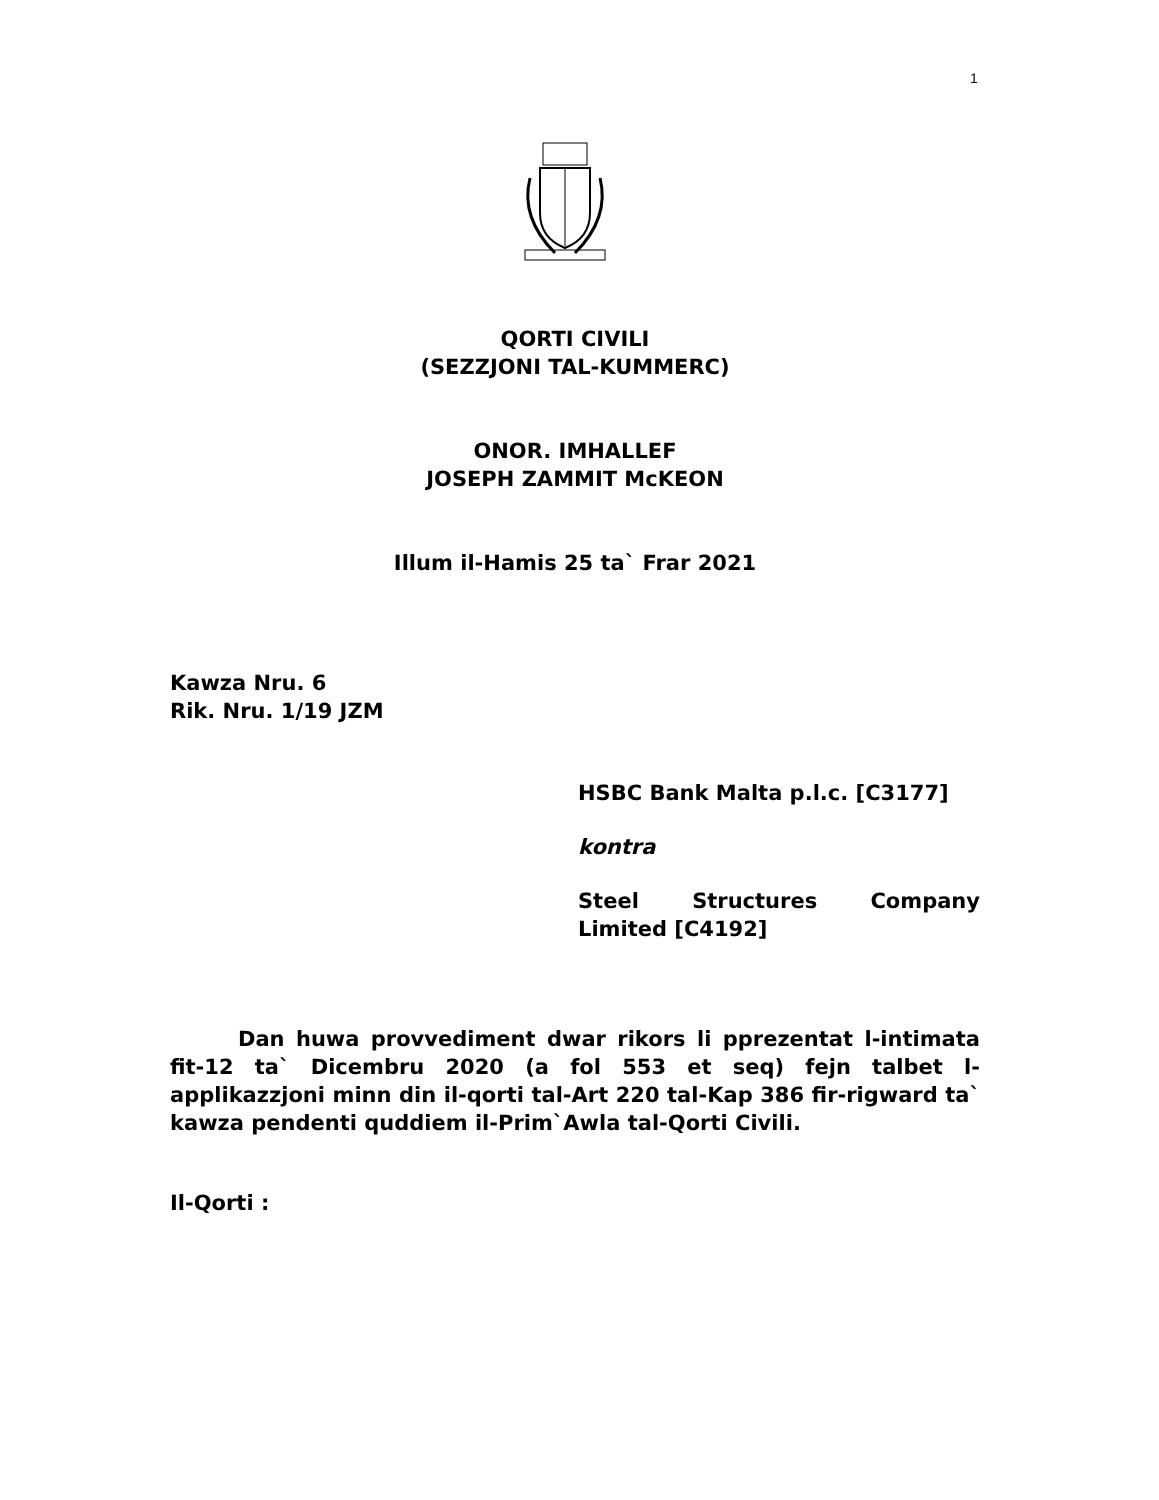1
QORTI CIVILI
(SEZZJONI TAL-KUMMERC)
ONOR. IMHALLEF
JOSEPH ZAMMIT McKEON
Illum il-Hamis 25 ta` Frar 2021
Kawza Nru. 6
Rik. Nru. 1/19 JZM
HSBC Bank Malta p.l.c. [C3177]
kontra
Steel Structures Company Limited [C4192]
Dan huwa provvediment dwar rikors li pprezentat l-intimata fit-12 ta` Dicembru 2020 (a fol 553 et seq) fejn talbet l-applikazzjoni minn din il-qorti tal-Art 220 tal-Kap 386 fir-rigward ta` kawza pendenti quddiem il-Prim`Awla tal-Qorti Civili.
Il-Qorti :